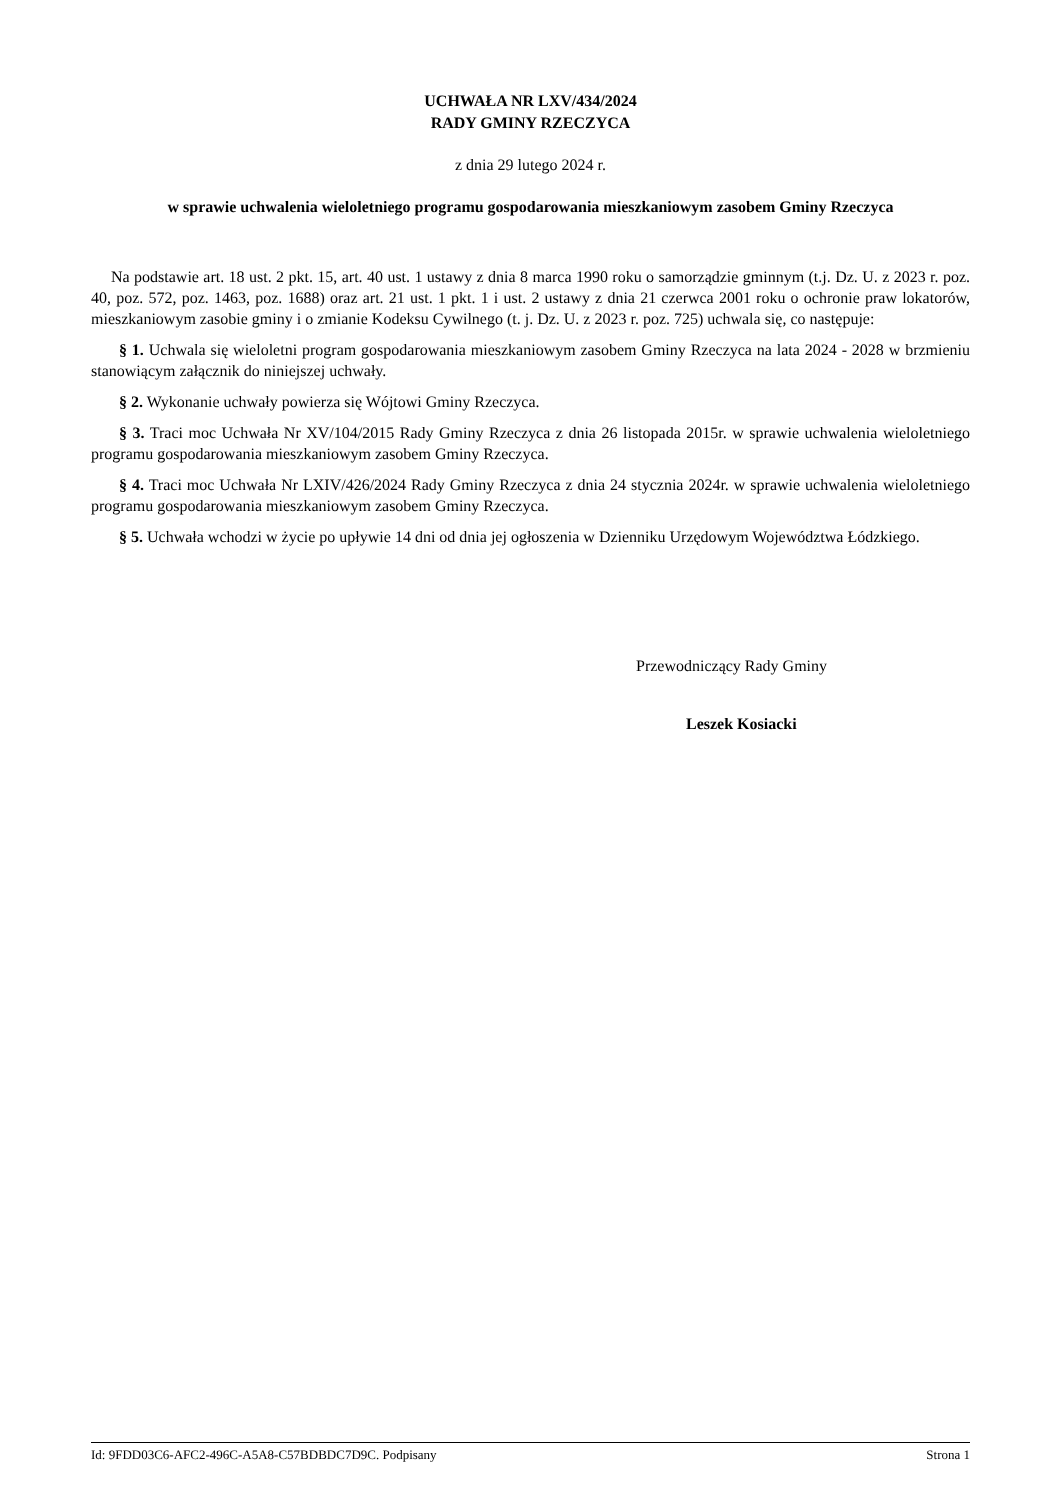UCHWAŁA NR LXV/434/2024
RADY GMINY RZECZYCA
z dnia 29 lutego 2024 r.
w sprawie uchwalenia wieloletniego programu gospodarowania mieszkaniowym zasobem Gminy Rzeczyca
Na podstawie art. 18 ust. 2 pkt. 15, art. 40 ust. 1 ustawy z dnia 8 marca 1990 roku o samorządzie gminnym (t.j. Dz. U. z 2023 r. poz. 40, poz. 572, poz. 1463, poz. 1688) oraz art. 21 ust. 1 pkt. 1 i ust. 2 ustawy z dnia 21 czerwca 2001 roku o ochronie praw lokatorów, mieszkaniowym zasobie gminy i o zmianie Kodeksu Cywilnego (t. j. Dz. U. z 2023 r. poz. 725) uchwala się, co następuje:
§ 1. Uchwala się wieloletni program gospodarowania mieszkaniowym zasobem Gminy Rzeczyca na lata 2024 - 2028 w brzmieniu stanowiącym załącznik do niniejszej uchwały.
§ 2. Wykonanie uchwały powierza się Wójtowi Gminy Rzeczyca.
§ 3. Traci moc Uchwała Nr XV/104/2015 Rady Gminy Rzeczyca z dnia 26 listopada 2015r. w sprawie uchwalenia wieloletniego programu gospodarowania mieszkaniowym zasobem Gminy Rzeczyca.
§ 4. Traci moc Uchwała Nr LXIV/426/2024 Rady Gminy Rzeczyca z dnia 24 stycznia 2024r. w sprawie uchwalenia wieloletniego programu gospodarowania mieszkaniowym zasobem Gminy Rzeczyca.
§ 5. Uchwała wchodzi w życie po upływie 14 dni od dnia jej ogłoszenia w Dzienniku Urzędowym Województwa Łódzkiego.
Przewodniczący Rady Gminy
Leszek Kosiacki
Id: 9FDD03C6-AFC2-496C-A5A8-C57BDBDC7D9C. Podpisany Strona 1